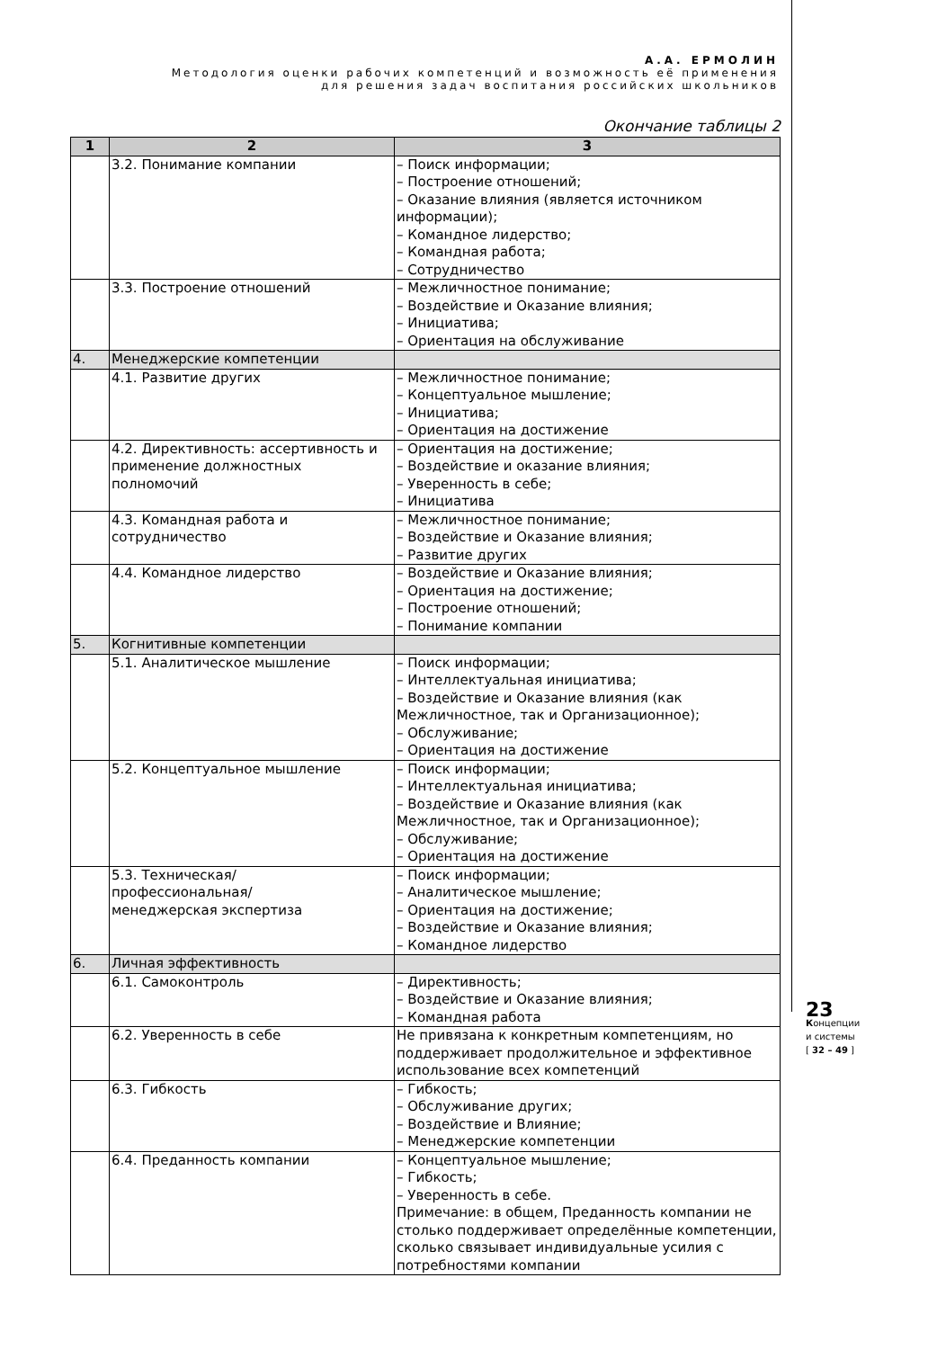А.А. ЕРМОЛИН
Методология оценки рабочих компетенций и возможность её применения
для решения задач воспитания российских школьников
Окончание таблицы 2
| 1 | 2 | 3 |
| --- | --- | --- |
| | 3.2. Понимание компании | – Поиск информации; – Построение отношений; – Оказание влияния (является источником информации); – Командное лидерство; – Командная работа; – Сотрудничество |
| | 3.3. Построение отношений | – Межличностное понимание; – Воздействие и Оказание влияния; – Инициатива; – Ориентация на обслуживание |
| 4. | Менеджерские компетенции | |
| | 4.1. Развитие других | – Межличностное понимание; – Концептуальное мышление; – Инициатива; – Ориентация на достижение |
| | 4.2. Директивность: ассертивность и применение должностных полномочий | – Ориентация на достижение; – Воздействие и оказание влияния; – Уверенность в себе; – Инициатива |
| | 4.3. Командная работа и сотрудничество | – Межличностное понимание; – Воздействие и Оказание влияния; – Развитие других |
| | 4.4. Командное лидерство | – Воздействие и Оказание влияния; – Ориентация на достижение; – Построение отношений; – Понимание компании |
| 5. | Когнитивные компетенции | |
| | 5.1. Аналитическое мышление | – Поиск информации; – Интеллектуальная инициатива; – Воздействие и Оказание влияния (как Межличностное, так и Организационное); – Обслуживание; – Ориентация на достижение |
| | 5.2. Концептуальное мышление | – Поиск информации; – Интеллектуальная инициатива; – Воздействие и Оказание влияния (как Межличностное, так и Организационное); – Обслуживание; – Ориентация на достижение |
| | 5.3. Техническая/ профессиональная/ менеджерская экспертиза | – Поиск информации; – Аналитическое мышление; – Ориентация на достижение; – Воздействие и Оказание влияния; – Командное лидерство |
| 6. | Личная эффективность | |
| | 6.1. Самоконтроль | – Директивность; – Воздействие и Оказание влияния; – Командная работа |
| | 6.2. Уверенность в себе | Не привязана к конкретным компетенциям, но поддерживает продолжительное и эффективное использование всех компетенций |
| | 6.3. Гибкость | – Гибкость; – Обслуживание других; – Воздействие и Влияние; – Менеджерские компетенции |
| | 6.4. Преданность компании | – Концептуальное мышление; – Гибкость; – Уверенность в себе. Примечание: в общем, Преданность компании не столько поддерживает определённые компетенции, сколько связывает индивидуальные усилия с потребностями компании |
23
Концепции
и системы
[ 32 – 49 ]